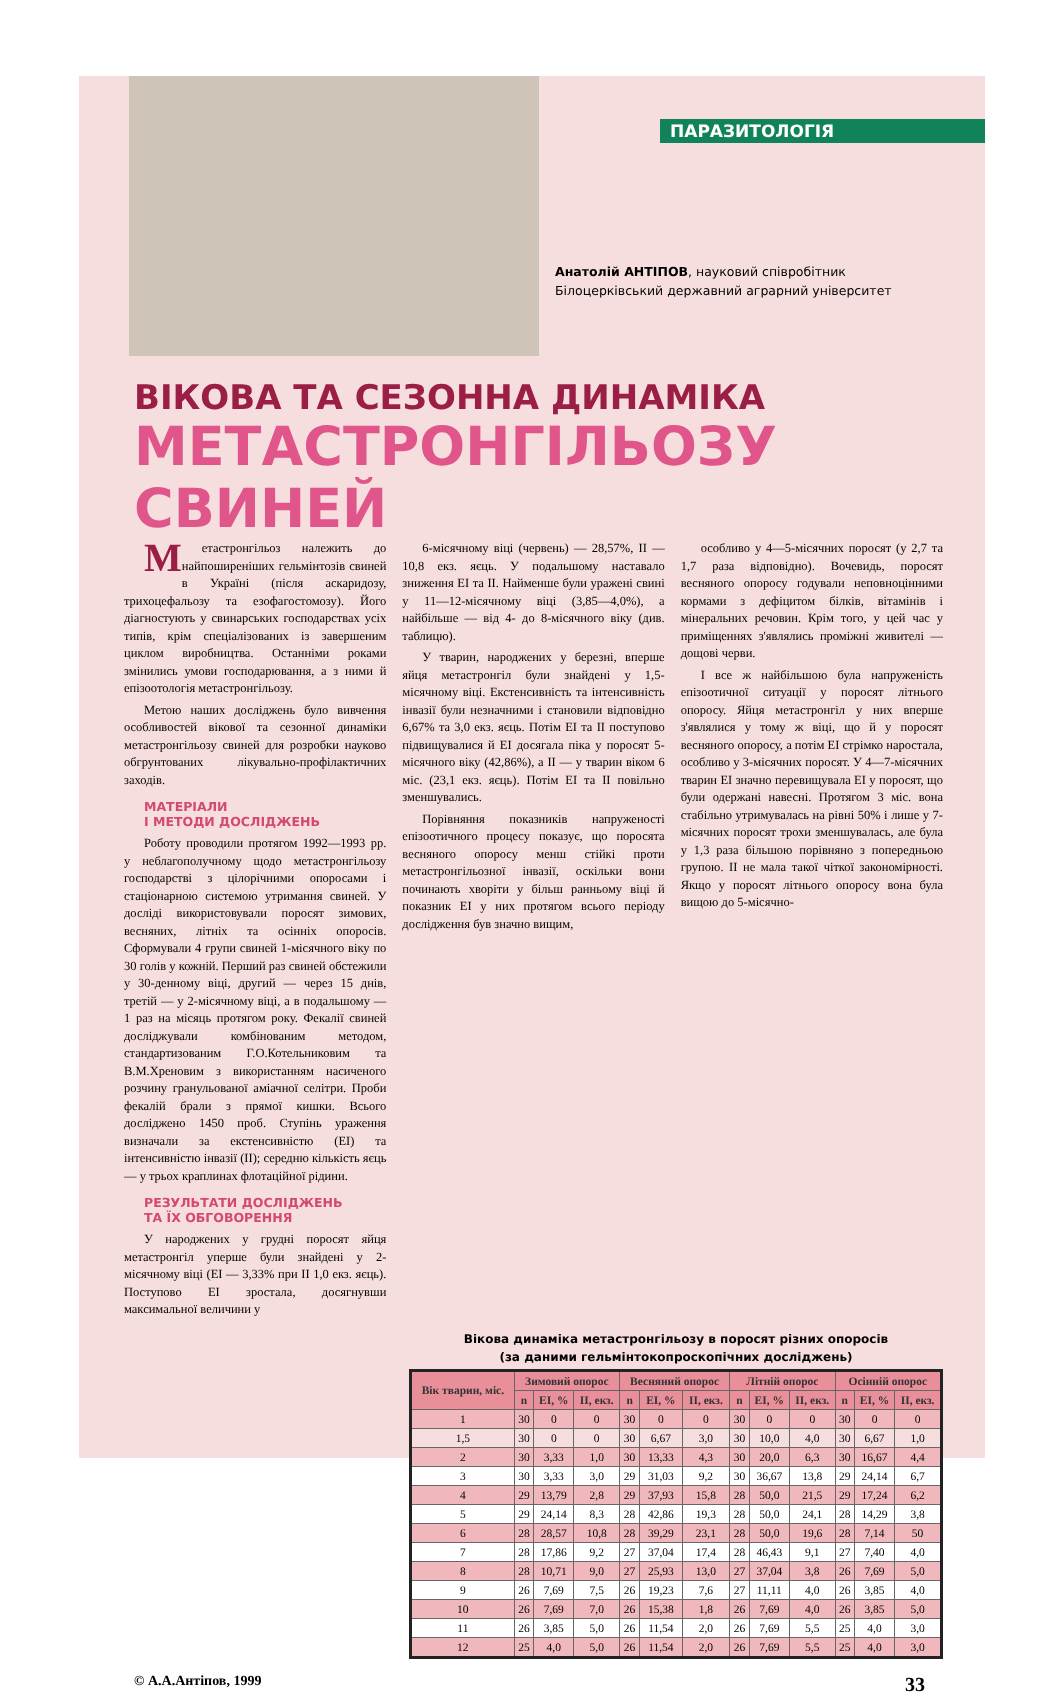ПАРАЗИТОЛОГІЯ
Анатолій АНТІПОВ, науковий співробітник
Білоцерківський державний аграрний університет
ВІКОВА ТА СЕЗОННА ДИНАМІКА
МЕТАСТРОНГІЛЬОЗУ СВИНЕЙ
Метастронгільоз належить до найпоширеніших гельмінтозів свиней в Україні (після аскаридозу, трихоцефальозу та езофагостомозу). Його діагностують у свинарських господарствах усіх типів, крім спеціалізованих із завершеним циклом виробництва. Останніми роками змінились умови господарювання, а з ними й епізоотологія метастронгільозу.
Метою наших досліджень було вивчення особливостей вікової та сезонної динаміки метастронгільозу свиней для розробки науково обгрунтованих лікувально-профілактичних заходів.
МАТЕРІАЛИ
І МЕТОДИ ДОСЛІДЖЕНЬ
Роботу проводили протягом 1992—1993 рр. у неблагополучному щодо метастронгільозу господарстві з цілорічними опоросами і стаціонарною системою утримання свиней. У досліді використовували поросят зимових, весняних, літніх та осінніх опоросів. Сформували 4 групи свиней 1-місячного віку по 30 голів у кожній. Перший раз свиней обстежили у 30-денному віці, другий — через 15 днів, третій — у 2-місячному віці, а в подальшому — 1 раз на місяць протягом року. Фекалії свиней досліджували комбінованим методом, стандартизованим Г.О.Котельниковим та В.М.Хреновим з використанням насиченого розчину гранульованої аміачної селітри. Проби фекалій брали з прямої кишки. Всього досліджено 1450 проб. Ступінь ураження визначали за екстенсивністю (ЕІ) та інтенсивністю інвазії (ІІ); середню кількість яєць — у трьох краплинах флотаційної рідини.
РЕЗУЛЬТАТИ ДОСЛІДЖЕНЬ
ТА ЇХ ОБГОВОРЕННЯ
У народжених у грудні поросят яйця метастронгіл уперше були знайдені у 2-місячному віці (ЕІ — 3,33% при ІІ 1,0 екз. яєць). Поступово ЕІ зростала, досягнувши максимальної величини у
6-місячному віці (червень) — 28,57%, ІІ — 10,8 екз. яєць. У подальшому наставало зниження ЕІ та ІІ. Найменше були уражені свині у 11—12-місячному віці (3,85—4,0%), а найбільше — від 4- до 8-місячного віку (див. таблицю).
У тварин, народжених у березні, вперше яйця метастронгіл були знайдені у 1,5-місячному віці. Екстенсивність та інтенсивність інвазії були незначними і становили відповідно 6,67% та 3,0 екз. яєць. Потім ЕІ та ІІ поступово підвищувалися й ЕІ досягала піка у поросят 5-місячного віку (42,86%), а ІІ — у тварин віком 6 міс. (23,1 екз. яєць). Потім ЕІ та ІІ повільно зменшувались.
Порівняння показників напруженості епізоотичного процесу показує, що поросята весняного опоросу менш стійкі проти метастронгільозної інвазії, оскільки вони починають хворіти у більш ранньому віці й показник ЕІ у них протягом всього періоду дослідження був значно вищим,
особливо у 4—5-місячних поросят (у 2,7 та 1,7 раза відповідно). Вочевидь, поросят весняного опоросу годували неповноцінними кормами з дефіцитом білків, вітамінів і мінеральних речовин. Крім того, у цей час у приміщеннях з'являлись проміжні живителі — дощові черви.
І все ж найбільшою була напруженість епізоотичної ситуації у поросят літнього опоросу. Яйця метастронгіл у них вперше з'являлися у тому ж віці, що й у поросят весняного опоросу, а потім ЕІ стрімко наростала, особливо у 3-місячних поросят. У 4—7-місячних тварин ЕІ значно перевищувала ЕІ у поросят, що були одержані навесні. Протягом 3 міс. вона стабільно утримувалась на рівні 50% і лише у 7-місячних поросят трохи зменшувалась, але була у 1,3 раза більшою порівняно з попередньою групою. ІІ не мала такої чіткої закономірності. Якщо у поросят літнього опоросу вона була вищою до 5-місячно-
Вікова динаміка метастронгільозу в поросят різних опоросів
(за даними гельмінтокопроскопічних досліджень)
| Вік тварин, міс. | Зимовий опорос | | | Весняний опорос | | | Літній опорос | | | Осінній опорос | | |
| --- | --- | --- | --- | --- | --- | --- | --- | --- | --- | --- | --- | --- |
| | n | ЕІ, % | ІІ, екз. | n | ЕІ, % | ІІ, екз. | n | ЕІ, % | ІІ, екз. | n | ЕІ, % | ІІ, екз. |
| 1 | 30 | 0 | 0 | 30 | 0 | 0 | 30 | 0 | 0 | 30 | 0 | 0 |
| 1,5 | 30 | 0 | 0 | 30 | 6,67 | 3,0 | 30 | 10,0 | 4,0 | 30 | 6,67 | 1,0 |
| 2 | 30 | 3,33 | 1,0 | 30 | 13,33 | 4,3 | 30 | 20,0 | 6,3 | 30 | 16,67 | 4,4 |
| 3 | 30 | 3,33 | 3,0 | 29 | 31,03 | 9,2 | 30 | 36,67 | 13,8 | 29 | 24,14 | 6,7 |
| 4 | 29 | 13,79 | 2,8 | 29 | 37,93 | 15,8 | 28 | 50,0 | 21,5 | 29 | 17,24 | 6,2 |
| 5 | 29 | 24,14 | 8,3 | 28 | 42,86 | 19,3 | 28 | 50,0 | 24,1 | 28 | 14,29 | 3,8 |
| 6 | 28 | 28,57 | 10,8 | 28 | 39,29 | 23,1 | 28 | 50,0 | 19,6 | 28 | 7,14 | 50 |
| 7 | 28 | 17,86 | 9,2 | 27 | 37,04 | 17,4 | 28 | 46,43 | 9,1 | 27 | 7,40 | 4,0 |
| 8 | 28 | 10,71 | 9,0 | 27 | 25,93 | 13,0 | 27 | 37,04 | 3,8 | 26 | 7,69 | 5,0 |
| 9 | 26 | 7,69 | 7,5 | 26 | 19,23 | 7,6 | 27 | 11,11 | 4,0 | 26 | 3,85 | 4,0 |
| 10 | 26 | 7,69 | 7,0 | 26 | 15,38 | 1,8 | 26 | 7,69 | 4,0 | 26 | 3,85 | 5,0 |
| 11 | 26 | 3,85 | 5,0 | 26 | 11,54 | 2,0 | 26 | 7,69 | 5,5 | 25 | 4,0 | 3,0 |
| 12 | 25 | 4,0 | 5,0 | 26 | 11,54 | 2,0 | 26 | 7,69 | 5,5 | 25 | 4,0 | 3,0 |
© А.А.Антіпов, 1999 33